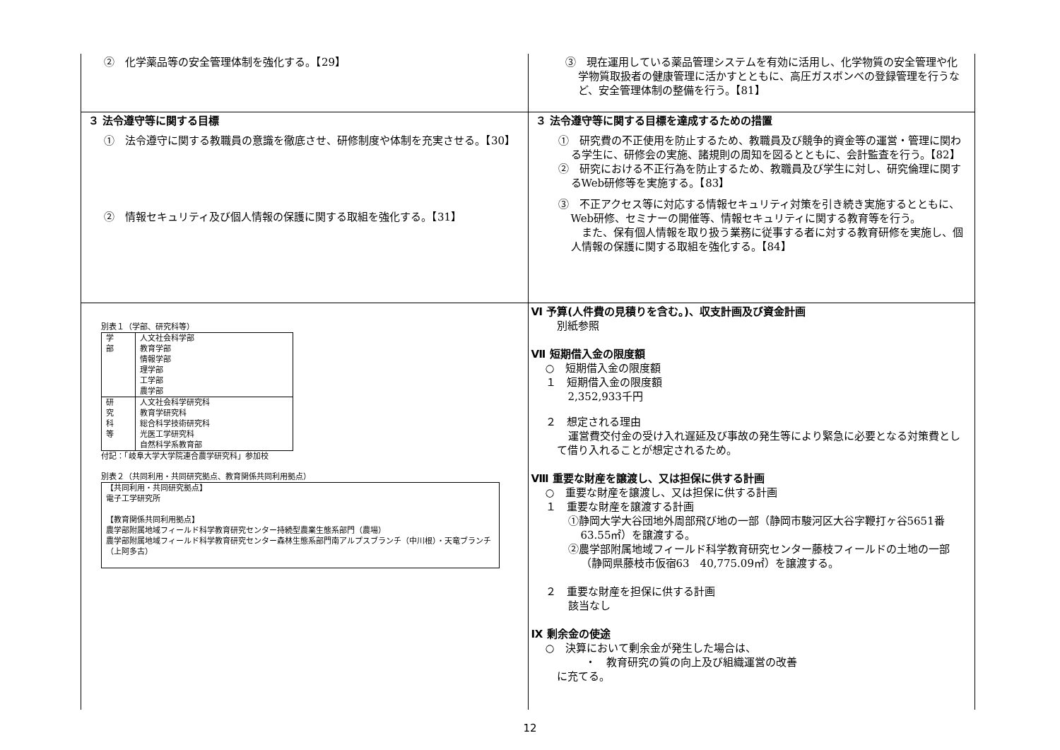| ② 化学薬品等の安全管理体制を強化する。【29】 | ③ 現在運用している薬品管理システムを有効に活用し、化学物質の安全管理や化学物質取扱者の健康管理に活かすとともに、高圧ガスボンベの登録管理を行うなど、安全管理体制の整備を行う。【81】 |
| ３ 法令遵守等に関する目標 ① 法令遵守に関する教職員の意識を徹底させ、研修制度や体制を充実させる。【30】 ② 情報セキュリティ及び個人情報の保護に関する取組を強化する。【31】 | ３ 法令遵守等に関する目標を達成するための措置 ① 研究費の不正使用を防止するため、教職員及び競争的資金等の運営・管理に関わる学生に、研修会の実施、諸規則の周知を図るとともに、会計監査を行う。【82】 ② 研究における不正行為を防止するため、教職員及び学生に対し、研究倫理に関するWeb研修等を実施する。【83】 ③ 不正アクセス等に対応する情報セキュリティ対策を引き続き実施するとともに、Web研修、セミナーの開催等、情報セキュリティに関する教育等を行う。 また、保有個人情報を取り扱う業務に従事する者に対する教育研修を実施し、個人情報の保護に関する取組を強化する。【84】 |
| 別表１（学部、研究科等） / 学 部 / 人文社会科学部 教育学部 情報学部 理学部 工学部 農学部 / / 研 究 科 等 / 人文社会科学研究科 教育学研究科 総合科学技術研究科 光医工学研究科 自然科学系教育部 / 付記：「岐阜大学大学院連合農学研究科」参加校 別表２（共同利用・共同研究拠点、教育関係共同利用拠点） 【共同利用・共同研究拠点】 電子工学研究所 【教育関係共同利用拠点】 農学部附属地域フィールド科学教育研究センター持続型農業生態系部門（農場） 農学部附属地域フィールド科学教育研究センター森林生態系部門南アルプスブランチ（中川根）・天竜ブランチ（上阿多古） | Ⅵ 予算(人件費の見積りを含む。)、収支計画及び資金計画 別紙参照 Ⅶ 短期借入金の限度額 ○ 短期借入金の限度額 １ 短期借入金の限度額 2,352,933千円 ２ 想定される理由 運営費交付金の受け入れ遅延及び事故の発生等により緊急に必要となる対策費として借り入れることが想定されるため。 Ⅷ 重要な財産を譲渡し、又は担保に供する計画 ○ 重要な財産を譲渡し、又は担保に供する計画 １ 重要な財産を譲渡する計画 ①静岡大学大谷団地外周部飛び地の一部（静岡市駿河区大谷字鞭打ヶ谷5651番 63.55㎡）を譲渡する。 ②農学部附属地域フィールド科学教育研究センター藤枝フィールドの土地の一部（静岡県藤枝市仮宿63 40,775.09㎡）を譲渡する。 ２ 重要な財産を担保に供する計画 該当なし Ⅸ 剰余金の使途 ○ 決算において剰余金が発生した場合は、 ・ 教育研究の質の向上及び組織運営の改善 に充てる。 |
12